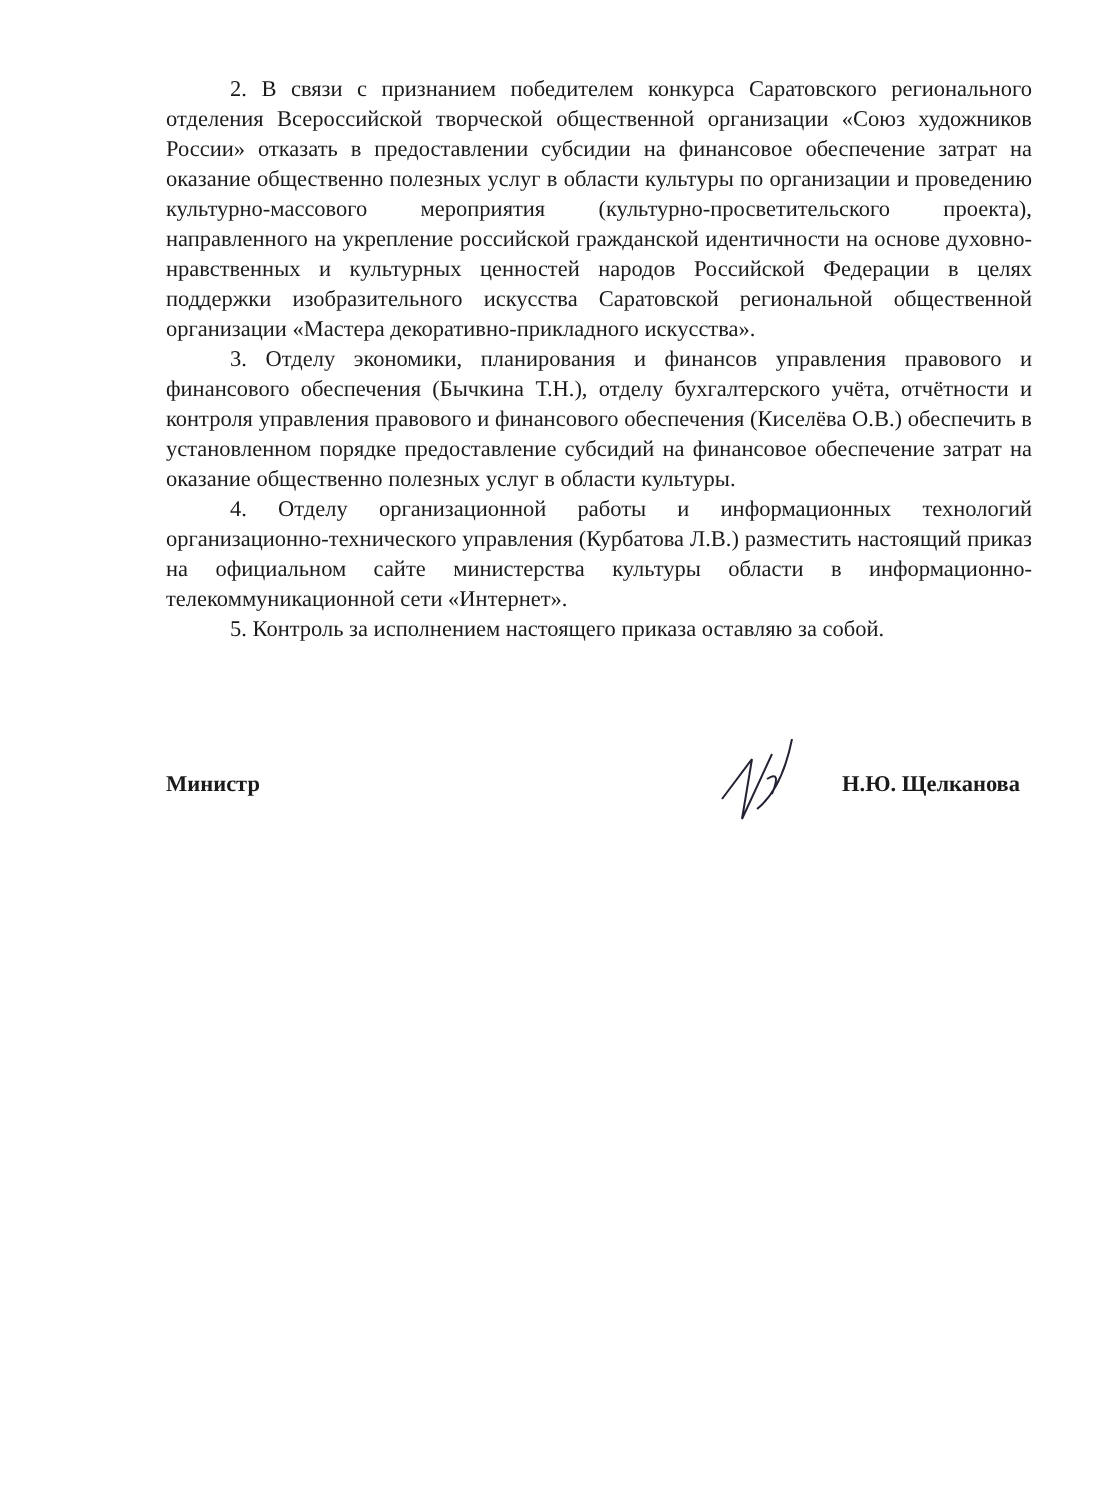2. В связи с признанием победителем конкурса Саратовского регионального отделения Всероссийской творческой общественной организации «Союз художников России» отказать в предоставлении субсидии на финансовое обеспечение затрат на оказание общественно полезных услуг в области культуры по организации и проведению культурно-массового мероприятия (культурно-просветительского проекта), направленного на укрепление российской гражданской идентичности на основе духовно-нравственных и культурных ценностей народов Российской Федерации в целях поддержки изобразительного искусства Саратовской региональной общественной организации «Мастера декоративно-прикладного искусства».
3. Отделу экономики, планирования и финансов управления правового и финансового обеспечения (Бычкина Т.Н.), отделу бухгалтерского учёта, отчётности и контроля управления правового и финансового обеспечения (Киселёва О.В.) обеспечить в установленном порядке предоставление субсидий на финансовое обеспечение затрат на оказание общественно полезных услуг в области культуры.
4. Отделу организационной работы и информационных технологий организационно-технического управления (Курбатова Л.В.) разместить настоящий приказ на официальном сайте министерства культуры области в информационно-телекоммуникационной сети «Интернет».
5. Контроль за исполнением настоящего приказа оставляю за собой.
Министр Н.Ю. Щелканова